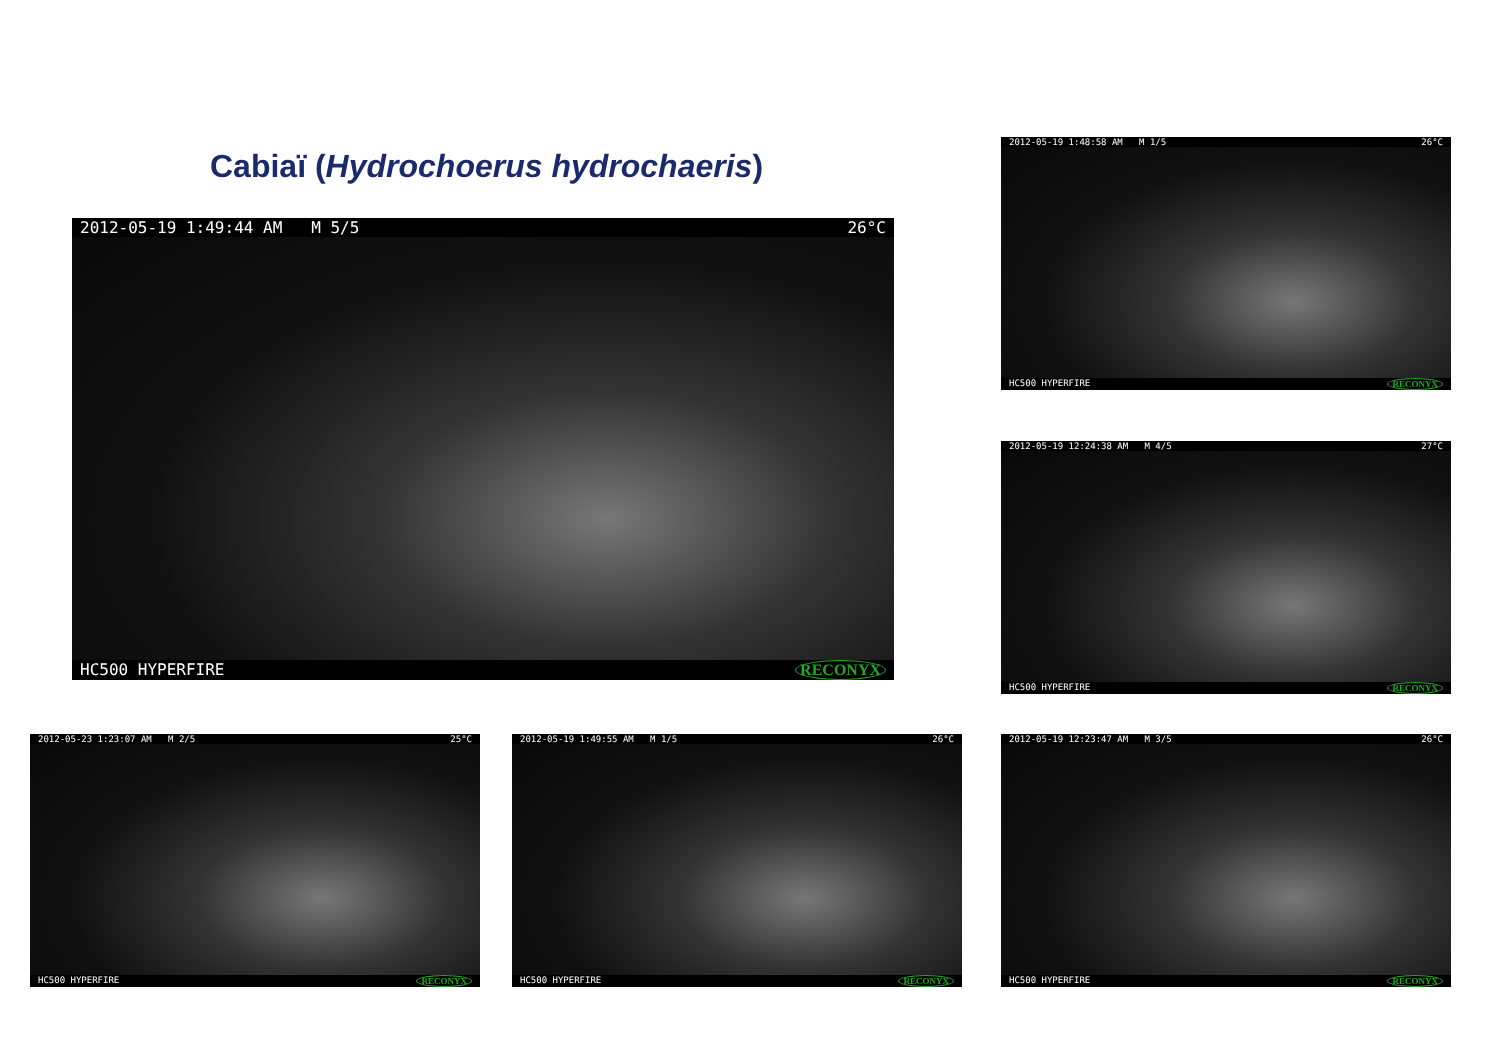Cabiaï (Hydrochoerus hydrochaeris)
2012-05-19 1:49:44 AM M 5/5 26°C
HC500 HYPERFIRE RECONYX
2012-05-19 1:48:58 AM M 1/5 26°C
HC500 HYPERFIRE RECONYX
2012-05-19 12:24:38 AM M 4/5 27°C
HC500 HYPERFIRE RECONYX
2012-05-23 1:23:07 AM M 2/5 25°C
HC500 HYPERFIRE RECONYX
2012-05-19 1:49:55 AM M 1/5 26°C
HC500 HYPERFIRE RECONYX
2012-05-19 12:23:47 AM M 3/5 26°C
HC500 HYPERFIRE RECONYX